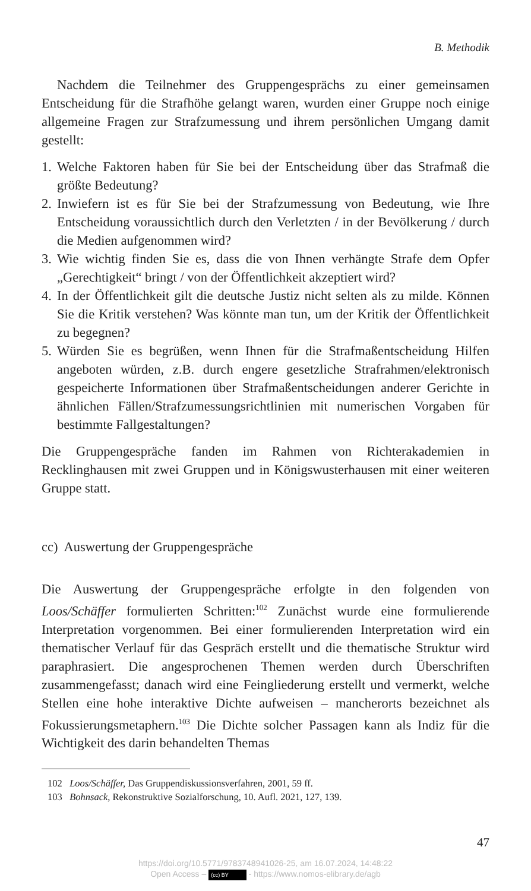B. Methodik
Nachdem die Teilnehmer des Gruppengesprächs zu einer gemeinsamen Entscheidung für die Strafhöhe gelangt waren, wurden einer Gruppe noch einige allgemeine Fragen zur Strafzumessung und ihrem persönlichen Umgang damit gestellt:
1. Welche Faktoren haben für Sie bei der Entscheidung über das Strafmaß die größte Bedeutung?
2. Inwiefern ist es für Sie bei der Strafzumessung von Bedeutung, wie Ihre Entscheidung voraussichtlich durch den Verletzten / in der Bevölkerung / durch die Medien aufgenommen wird?
3. Wie wichtig finden Sie es, dass die von Ihnen verhängte Strafe dem Opfer „Gerechtigkeit“ bringt / von der Öffentlichkeit akzeptiert wird?
4. In der Öffentlichkeit gilt die deutsche Justiz nicht selten als zu milde. Können Sie die Kritik verstehen? Was könnte man tun, um der Kritik der Öffentlichkeit zu begegnen?
5. Würden Sie es begrüßen, wenn Ihnen für die Strafmaßentscheidung Hilfen angeboten würden, z.B. durch engere gesetzliche Strafrahmen/elektronisch gespeicherte Informationen über Strafmaßentscheidungen anderer Gerichte in ähnlichen Fällen/Strafzumessungsrichtlinien mit numerischen Vorgaben für bestimmte Fallgestaltungen?
Die Gruppengespräche fanden im Rahmen von Richterakademien in Recklinghausen mit zwei Gruppen und in Königswusterhausen mit einer weiteren Gruppe statt.
cc) Auswertung der Gruppengespräche
Die Auswertung der Gruppengespräche erfolgte in den folgenden von Loos/Schäffer formulierten Schritten:<sup>102</sup> Zunächst wurde eine formulierende Interpretation vorgenommen. Bei einer formulierenden Interpretation wird ein thematischer Verlauf für das Gespräch erstellt und die thematische Struktur wird paraphrasiert. Die angesprochenen Themen werden durch Überschriften zusammengefasst; danach wird eine Feingliederung erstellt und vermerkt, welche Stellen eine hohe interaktive Dichte aufweisen – mancherorts bezeichnet als Fokussierungsmetaphern.<sup>103</sup> Die Dichte solcher Passagen kann als Indiz für die Wichtigkeit des darin behandelten Themas
102 Loos/Schäffer, Das Gruppendiskussionsverfahren, 2001, 59 ff.
103 Bohnsack, Rekonstruktive Sozialforschung, 10. Aufl. 2021, 127, 139.
47
https://doi.org/10.5771/9783748941026-25, am 16.07.2024, 14:48:22
Open Access – (cc) BY - https://www.nomos-elibrary.de/agb